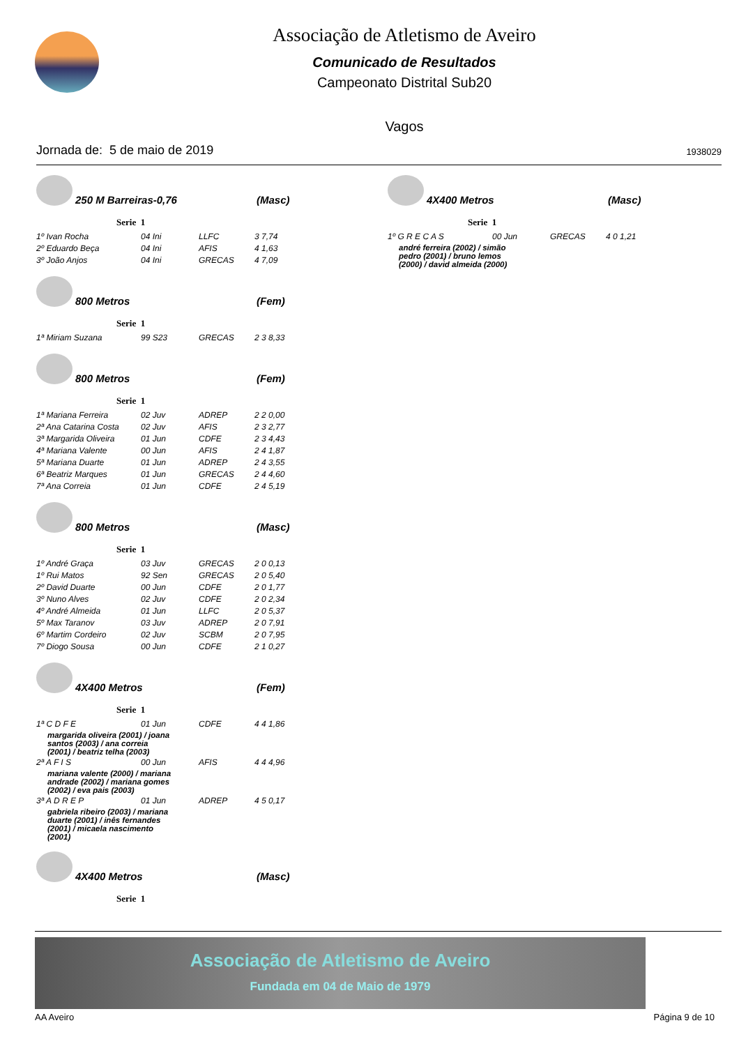Associação de Atletismo de Aveiro
Comunicado de Resultados
Campeonato Distrital Sub20
Vagos
Jornada de: 5 de maio de 2019 1938029
250 M Barreiras-0,76 (Masc)
Serie 1
| 1º Ivan Rocha | 04 Ini | LLFC | 3 7,74 |
| 2º Eduardo Beça | 04 Ini | AFIS | 4 1,63 |
| 3º João Anjos | 04 Ini | GRECAS | 4 7,09 |
800 Metros (Fem)
Serie 1
| 1ª Miriam Suzana | 99 S23 | GRECAS | 2 3 8,33 |
800 Metros (Fem)
Serie 1
| 1ª Mariana Ferreira | 02 Juv | ADREP | 2 2 0,00 |
| 2ª Ana Catarina Costa | 02 Juv | AFIS | 2 3 2,77 |
| 3ª Margarida Oliveira | 01 Jun | CDFE | 2 3 4,43 |
| 4ª Mariana Valente | 00 Jun | AFIS | 2 4 1,87 |
| 5ª Mariana Duarte | 01 Jun | ADREP | 2 4 3,55 |
| 6ª Beatriz Marques | 01 Jun | GRECAS | 2 4 4,60 |
| 7ª Ana Correia | 01 Jun | CDFE | 2 4 5,19 |
800 Metros (Masc)
Serie 1
| 1º André Graça | 03 Juv | GRECAS | 2 0 0,13 |
| 1º Rui Matos | 92 Sen | GRECAS | 2 0 5,40 |
| 2º David Duarte | 00 Jun | CDFE | 2 0 1,77 |
| 3º Nuno Alves | 02 Juv | CDFE | 2 0 2,34 |
| 4º André Almeida | 01 Jun | LLFC | 2 0 5,37 |
| 5º Max Taranov | 03 Juv | ADREP | 2 0 7,91 |
| 6º Martim Cordeiro | 02 Juv | SCBM | 2 0 7,95 |
| 7º Diogo Sousa | 00 Jun | CDFE | 2 1 0,27 |
4X400 Metros (Fem)
Serie 1
| 1ª C D F E | 01 Jun | CDFE | 4 4 1,86 |
| margarida oliveira (2001) / joana santos (2003) / ana correia (2001) / beatriz telha (2003) | | | |
| 2ª A F I S | 00 Jun | AFIS | 4 4 4,96 |
| mariana valente (2000) / mariana andrade (2002) / mariana gomes (2002) / eva pais (2003) | | | |
| 3ª A D R E P | 01 Jun | ADREP | 4 5 0,17 |
| gabriela ribeiro (2003) / mariana duarte (2001) / inês fernandes (2001) / micaela nascimento (2001) | | | |
4X400 Metros (Masc)
Serie 1
4X400 Metros (Masc)
Serie 1
| 1º G R E C A S | 00 Jun | GRECAS | 4 0 1,21 |
| andré ferreira (2002) / simão pedro (2001) / bruno lemos (2000) / david almeida (2000) | | | |
Associação de Atletismo de Aveiro
Fundada em 04 de Maio de 1979
AA Aveiro Página 9 de 10